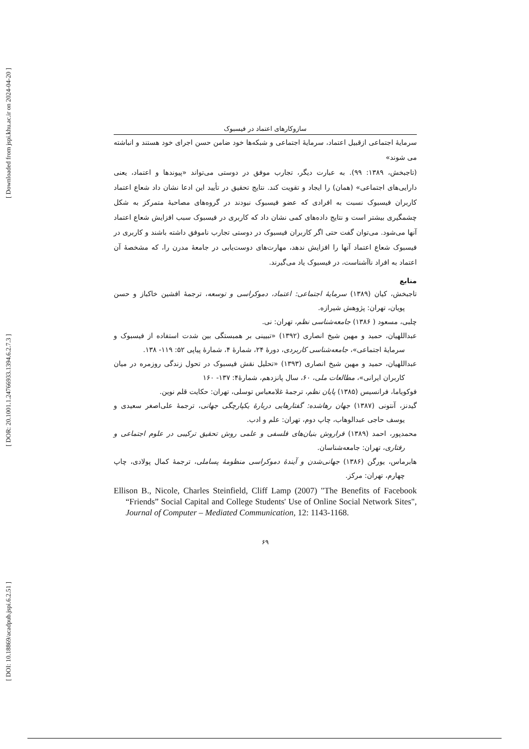[ Downloaded from jspi.khu.ac.ir on 2024-04-20 ]
[ DOR: 20.1001.1.24766933.1394.6.2.7.3 ]
[ DOI: 10.18869/acadpub.jspi.6.2.51 ]
سازوکارهای اعتماد در فیسبوک
سرمایهٔ اجتماعی ازقبیل اعتماد، سرمایهٔ اجتماعی و شبکه‌ها خود ضامن حسن اجرای خود هستند و انباشته می شوند»
(تاجبخش، ۱۳۸۹: ۹۹). به عبارت دیگر، تجارب موفق در دوستی می‌تواند «پیوندها و اعتماد، یعنی دارایی‌های اجتماعی» (همان) را ایجاد و تقویت کند. نتایج تحقیق در تأیید این ادعا نشان داد شعاع اعتماد کاربران فیسبوک نسبت به افرادی که عضو فیسبوک نبودند در گروه‌های مصاحبهٔ متمرکز به شکل چشمگیری بیشتر است و نتایج داده‌های کمی نشان داد که کاربری در فیسبوک سبب افزایش شعاع اعتماد آنها می‌شود. می‌توان گفت حتی اگر کاربران فیسبوک در دوستی تجارب ناموفق داشته باشند و کاربری در فیسبوک شعاع اعتماد آنها را افزایش ندهد، مهارت‌های دوست‌یابی در جامعهٔ مدرن را، که مشخصهٔ آن اعتماد به افراد ناآشناست، در فیسبوک یاد می‌گیرند.
منابع
تاجبخش، کیان (۱۳۸۹) سرمایهٔ اجتماعی: اعتماد، دموکراسی و توسعه، ترجمهٔ افشین خاکباز و حسن پویان، تهران: پژوهش شیرازه.
چلبی، مسعود ( ۱۳۸۶) جامعه‌شناسی نظم، تهران: نی.
عبداللهیان، حمید و مهین شیخ انصاری (۱۳۹۲) «تبیینی بر همبستگی بین شدت استفاده از فیسبوک و سرمایهٔ اجتماعی»، جامعه‌شناسی کاربردی، دورهٔ ۲۴، شمارهٔ ۴، شمارهٔ پیاپی ۵۲: ۱۱۹- ۱۳۸.
عبداللهیان، حمید و مهین شیخ انصاری (۱۳۹۳) «تحلیل نقش فیسبوک در تحول زندگی روزمره در میان کاربران ایرانی»، مطالعات ملی، ۶۰، سال پانزدهم، شمارهٔ۴: ۱۳۷- ۱۶۰
فوکویاما، فرانسیس (۱۳۸۵) پایان نظم، ترجمهٔ غلامعباس توسلی، تهران: حکایت قلم نوین.
گیدنز، آنتونی (۱۳۸۷) جهان رهاشده: گفتارهایی دربارهٔ یکپارچگی جهانی، ترجمهٔ علی‌اصغر سعیدی و یوسف حاجی عبدالوهاب، چاپ دوم، تهران: علم و ادب.
محمدپور، احمد (۱۳۸۹) فراروش بنیان‌های فلسفی و علمی روش تحقیق ترکیبی در علوم اجتماعی و رفتاری، تهران: جامعه‌شناسان.
هابرماس، یورگن (۱۳۸۶) جهانی‌شدن و آیندهٔ دموکراسی منظومهٔ پساملی، ترجمهٔ کمال پولادی، چاپ چهارم، تهران: مرکز.
Ellison B., Nicole, Charles Steinfield, Cliff Lamp (2007) "The Benefits of Facebook “Friends” Social Capital and College Students' Use of Online Social Network Sites", Journal of Computer – Mediated Communication, 12: 1143-1168.
۶۹